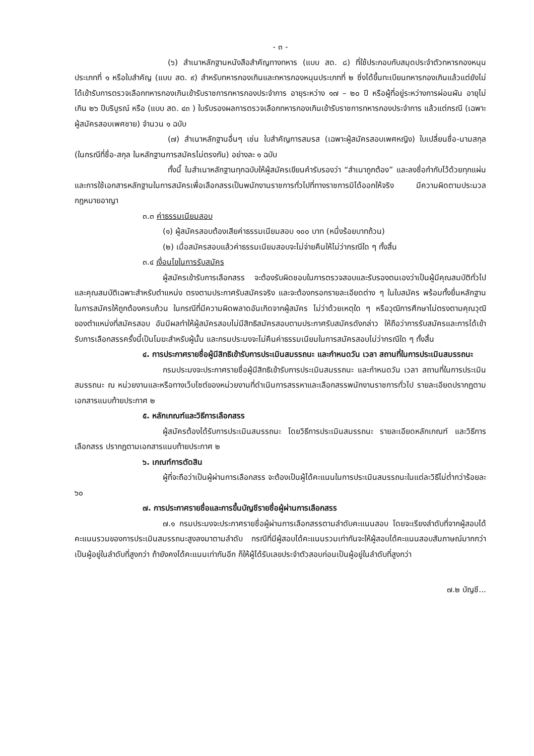- ๓ -
(๖) สำเนาหลักฐานหนังสือสำคัญทางทหาร (แบบ สด. ๘) ที่ใช้ประกอบกับสมุดประจำตัวทหารกองหนุนประเภทที่ ๑ หรือใบสำคัญ (แบบ สด. ๙) สำหรับทหารกองเกินและทหารกองหนุนประเภทที่ ๒ ซึ่งได้ขึ้นทะเบียนทหารกองเกินแล้วแต่ยังไม่ได้เข้ารับการตรวจเลือกทหารกองเกินเข้ารับราชการทหารกองประจำการ อายุระหว่าง ๑๗ – ๒๐ ปี หรือผู้ที่อยู่ระหว่างการผ่อนผัน อายุไม่เกิน ๒๖ ปีบริบูรณ์ หรือ (แบบ สด. ๔๓ ) ใบรับรองผลการตรวจเลือกทหารกองเกินเข้ารับราชการทหารกองประจำการ แล้วแต่กรณี (เฉพาะผู้สมัครสอบเพศชาย) จำนวน ๑ ฉบับ
(๗) สำเนาหลักฐานอื่นๆ เช่น ใบสำคัญการสมรส (เฉพาะผู้สมัครสอบเพศหญิง) ใบเปลี่ยนชื่อ-นามสกุล (ในกรณีที่ชื่อ-สกุล ในหลักฐานการสมัครไม่ตรงกัน) อย่างละ ๑ ฉบับ
ทั้งนี้ ในสำเนาหลักฐานทุกฉบับให้ผู้สมัครเขียนคำรับรองว่า “สำเนาถูกต้อง” และลงชื่อกำกับไว้ด้วยทุกแผ่น และการใช้เอกสารหลักฐานในการสมัครเพื่อเลือกสรรเป็นพนักงานราชการทั่วไปที่ทางราชการมิได้ออกให้จริง มีความผิดตามประมวลกฎหมายอาญา
๓.๓ ค่าธรรมเนียมสอบ
(๑) ผู้สมัครสอบต้องเสียค่าธรรมเนียมสอบ ๑๐๐ บาท (หนึ่งร้อยบาทถ้วน)
(๒) เมื่อสมัครสอบแล้วค่าธรรมเนียมสอบจะไม่จ่ายคืนให้ไม่ว่ากรณีใด ๆ ทั้งสิ้น
๓.๔ เงื่อนไขในการรับสมัคร
ผู้สมัครเข้ารับการเลือกสรร จะต้องรับผิดชอบในการตรวจสอบและรับรองตนเองว่าเป็นผู้มีคุณสมบัติทั่วไปและคุณสมบัติเฉพาะสำหรับตำแหน่ง ตรงตามประกาศรับสมัครจริง และจะต้องกรอกรายละเอียดต่าง ๆ ในใบสมัคร พร้อมทั้งยื่นหลักฐานในการสมัครให้ถูกต้องครบถ้วน ในกรณีที่มีความผิดพลาดอันเกิดจากผู้สมัคร ไม่ว่าด้วยเหตุใด ๆ หรือวุฒิการศึกษาไม่ตรงตามคุณวุฒิของตำแหน่งที่สมัครสอบ อันมีผลทำให้ผู้สมัครสอบไม่มีสิทธิสมัครสอบตามประกาศรับสมัครดังกล่าว ให้ถือว่าการรับสมัครและการได้เข้ารับการเลือกสรรครั้งนี้เป็นโมฆะสำหรับผู้นั้น และกรมประมงจะไม่คืนค่าธรรมเนียมในการสมัครสอบไม่ว่ากรณีใด ๆ ทั้งสิ้น
๔. การประกาศรายชื่อผู้มีสิทธิเข้ารับการประเมินสมรรถนะ และกำหนดวัน เวลา สถานที่ในการประเมินสมรรถนะ
กรมประมงจะประกาศรายชื่อผู้มีสิทธิเข้ารับการประเมินสมรรถนะ และกำหนดวัน เวลา สถานที่ในการประเมินสมรรถนะ ณ หน่วยงานและหรือทางเว็บไซต์ของหน่วยงานที่ดำเนินการสรรหาและเลือกสรรพนักงานราชการทั่วไป รายละเอียดปรากฏตามเอกสารแนบท้ายประกาศ ๒
๕. หลักเกณฑ์และวิธีการเลือกสรร
ผู้สมัครต้องได้รับการประเมินสมรรถนะ โดยวิธีการประเมินสมรรถนะ รายละเอียดหลักเกณฑ์ และวิธีการเลือกสรร ปรากฏตามเอกสารแนบท้ายประกาศ ๒
๖. เกณฑ์การตัดสิน
ผู้ที่จะถือว่าเป็นผู้ผ่านการเลือกสรร จะต้องเป็นผู้ได้คะแนนในการประเมินสมรรถนะในแต่ละวิธีไม่ต่ำกว่าร้อยละ ๖๐
๗. การประกาศรายชื่อและการขึ้นบัญชีรายชื่อผู้ผ่านการเลือกสรร
๗.๑ กรมประมงจะประกาศรายชื่อผู้ผ่านการเลือกสรรตามลำดับคะแนนสอบ โดยจะเรียงลำดับที่จากผู้สอบได้คะแนนรวมของการประเมินสมรรถนะสูงลงมาตามลำดับ กรณีที่มีผู้สอบได้คะแนนรวมเท่ากันจะให้ผู้สอบได้คะแนนสอบสัมภาษณ์มากกว่า เป็นผู้อยู่ในลำดับที่สูงกว่า ถ้ายังคงได้คะแนนเท่ากันอีก ก็ให้ผู้ได้รับเลขประจำตัวสอบก่อนเป็นผู้อยู่ในลำดับที่สูงกว่า
๗.๒ บัญชี...